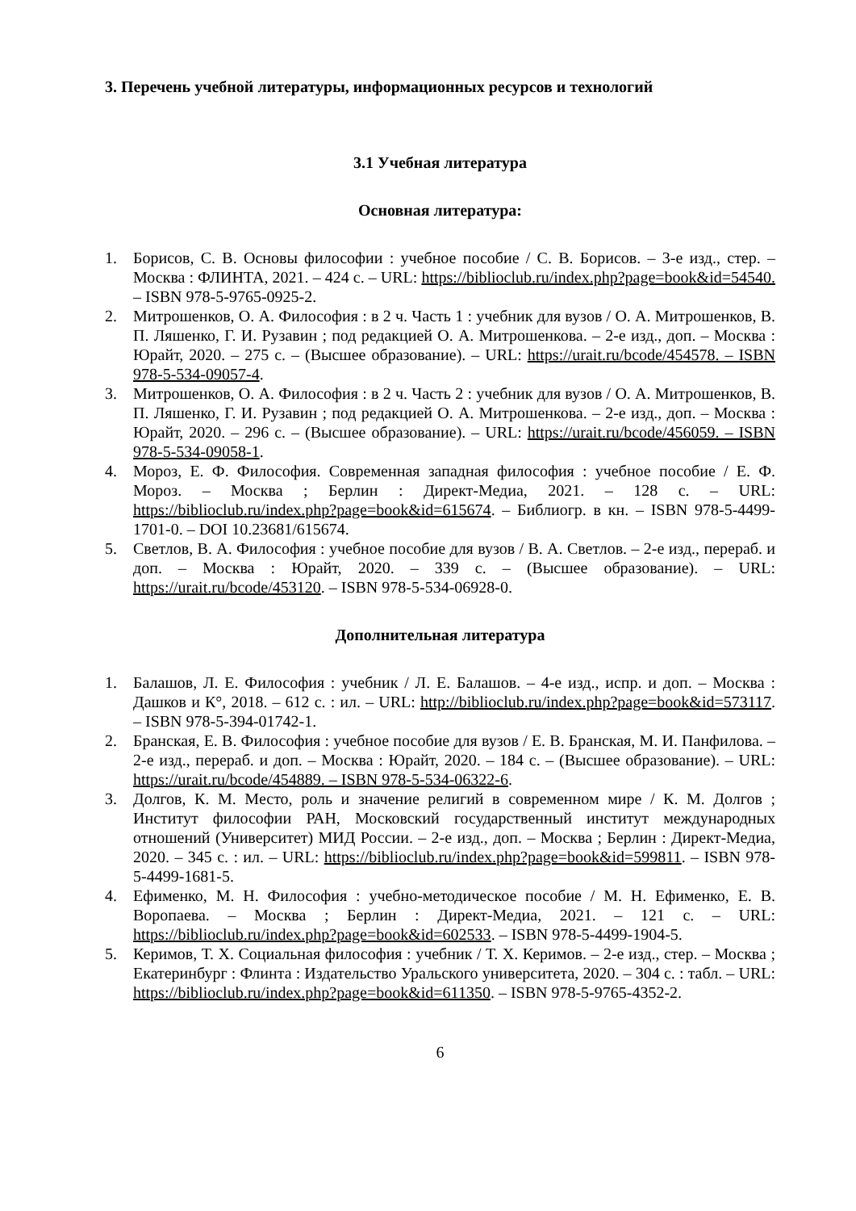3. Перечень учебной литературы, информационных ресурсов и технологий
3.1 Учебная литература
Основная литература:
1. Борисов, С. В. Основы философии : учебное пособие / С. В. Борисов. – 3-е изд., стер. – Москва : ФЛИНТА, 2021. – 424 с. – URL: https://biblioclub.ru/index.php?page=book&id=54540. – ISBN 978-5-9765-0925-2.
2. Митрошенков, О. А. Философия : в 2 ч. Часть 1 : учебник для вузов / О. А. Митрошенков, В. П. Ляшенко, Г. И. Рузавин ; под редакцией О. А. Митрошенкова. – 2-е изд., доп. – Москва : Юрайт, 2020. – 275 с. – (Высшее образование). – URL: https://urait.ru/bcode/454578. – ISBN 978-5-534-09057-4.
3. Митрошенков, О. А. Философия : в 2 ч. Часть 2 : учебник для вузов / О. А. Митрошенков, В. П. Ляшенко, Г. И. Рузавин ; под редакцией О. А. Митрошенкова. – 2-е изд., доп. – Москва : Юрайт, 2020. – 296 с. – (Высшее образование). – URL: https://urait.ru/bcode/456059. – ISBN 978-5-534-09058-1.
4. Мороз, Е. Ф. Философия. Современная западная философия : учебное пособие / Е. Ф. Мороз. – Москва ; Берлин : Директ-Медиа, 2021. – 128 с. – URL: https://biblioclub.ru/index.php?page=book&id=615674. – Библиогр. в кн. – ISBN 978-5-4499-1701-0. – DOI 10.23681/615674.
5. Светлов, В. А. Философия : учебное пособие для вузов / В. А. Светлов. – 2-е изд., перераб. и доп. – Москва : Юрайт, 2020. – 339 с. – (Высшее образование). – URL: https://urait.ru/bcode/453120. – ISBN 978-5-534-06928-0.
Дополнительная литература
1. Балашов, Л. Е. Философия : учебник / Л. Е. Балашов. – 4-е изд., испр. и доп. – Москва : Дашков и К°, 2018. – 612 с. : ил. – URL: http://biblioclub.ru/index.php?page=book&id=573117. – ISBN 978-5-394-01742-1.
2. Бранская, Е. В. Философия : учебное пособие для вузов / Е. В. Бранская, М. И. Панфилова. – 2-е изд., перераб. и доп. – Москва : Юрайт, 2020. – 184 с. – (Высшее образование). – URL: https://urait.ru/bcode/454889. – ISBN 978-5-534-06322-6.
3. Долгов, К. М. Место, роль и значение религий в современном мире / К. М. Долгов ; Институт философии РАН, Московский государственный институт международных отношений (Университет) МИД России. – 2-е изд., доп. – Москва ; Берлин : Директ-Медиа, 2020. – 345 с. : ил. – URL: https://biblioclub.ru/index.php?page=book&id=599811. – ISBN 978-5-4499-1681-5.
4. Ефименко, М. Н. Философия : учебно-методическое пособие / М. Н. Ефименко, Е. В. Воропаева. – Москва ; Берлин : Директ-Медиа, 2021. – 121 с. – URL: https://biblioclub.ru/index.php?page=book&id=602533. – ISBN 978-5-4499-1904-5.
5. Керимов, Т. Х. Социальная философия : учебник / Т. Х. Керимов. – 2-е изд., стер. – Москва ; Екатеринбург : Флинта : Издательство Уральского университета, 2020. – 304 с. : табл. – URL: https://biblioclub.ru/index.php?page=book&id=611350. – ISBN 978-5-9765-4352-2.
6